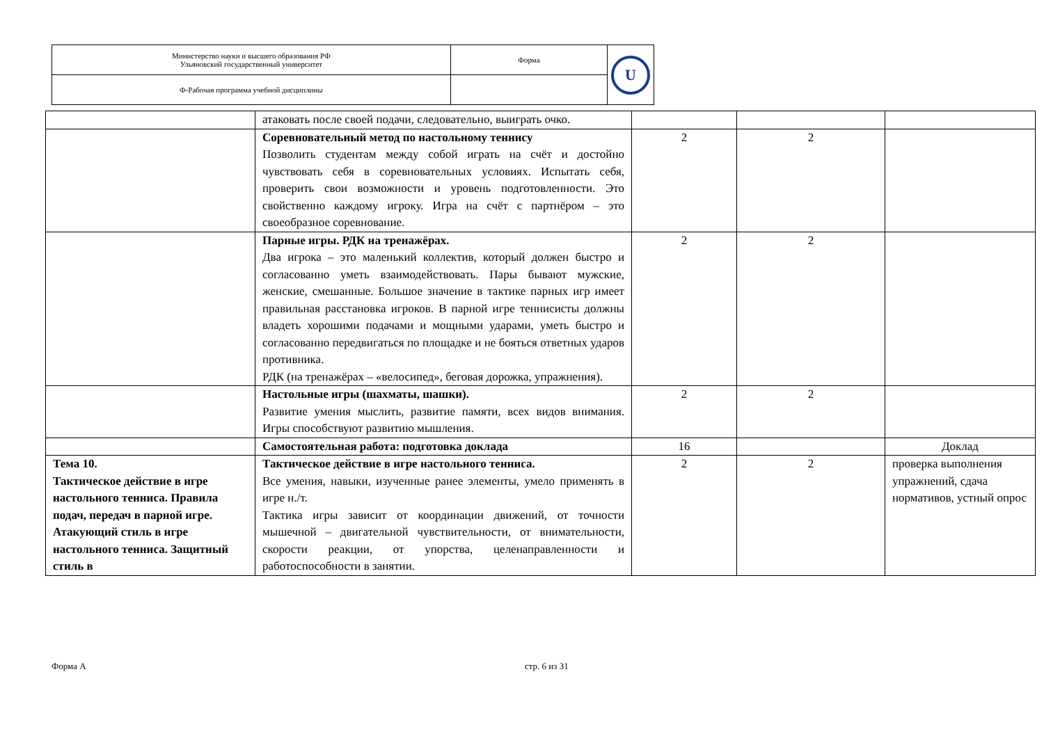| Министерство науки и высшего образования РФ Ульяновский государственный университет | Форма | U |
| Ф-Рабочая программа учебной дисциплины | | |
| | атаковать после своей подачи, следовательно, выиграть очко. | | | |
| | Соревновательный метод по настольному теннису Позволить студентам между собой играть на счёт и достойно чувствовать себя в соревновательных условиях. Испытать себя, проверить свои возможности и уровень подготовленности. Это свойственно каждому игроку. Игра на счёт с партнёром – это своеобразное соревнование. | 2 | 2 | |
| | Парные игры. РДК на тренажёрах. Два игрока – это маленький коллектив, который должен быстро и согласованно уметь взаимодействовать. Пары бывают мужские, женские, смешанные. Большое значение в тактике парных игр имеет правильная расстановка игроков. В парной игре теннисисты должны владеть хорошими подачами и мощными ударами, уметь быстро и согласованно передвигаться по площадке и не бояться ответных ударов противника. РДК (на тренажёрах – «велосипед», беговая дорожка, упражнения). | 2 | 2 | |
| | Настольные игры (шахматы, шашки). Развитие умения мыслить, развитие памяти, всех видов внимания. Игры способствуют развитию мышления. | 2 | 2 | |
| | Самостоятельная работа: подготовка доклада | 16 | | Доклад |
| Тема 10. Тактическое действие в игре настольного тенниса. Правила подач, передач в парной игре. Атакующий стиль в игре настольного тенниса. Защитный стиль в | Тактическое действие в игре настольного тенниса. Все умения, навыки, изученные ранее элементы, умело применять в игре н./т. Тактика игры зависит от координации движений, от точности мышечной – двигательной чувствительности, от внимательности, скорости реакции, от упорства, целенаправленности и работоспособности в занятии. | 2 | 2 | проверка выполнения упражнений, сдача нормативов, устный опрос |
Форма А стр. 6 из 31